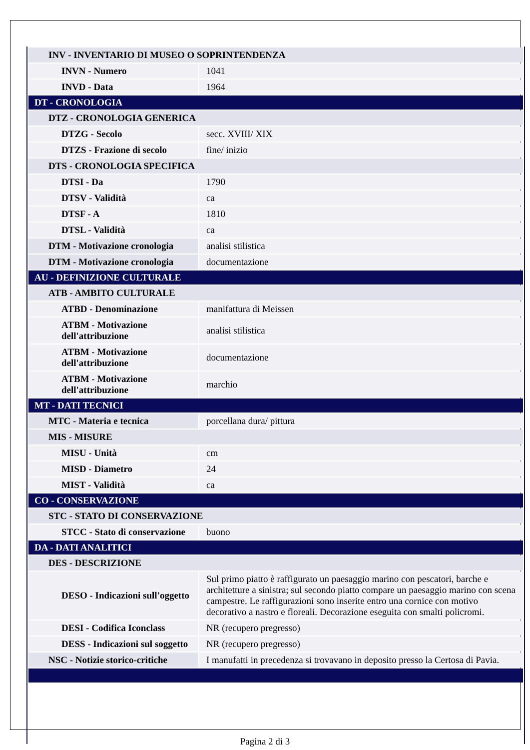| INV - INVENTARIO DI MUSEO O SOPRINTENDENZA | |
| INVN - Numero | 1041 |
| INVD - Data | 1964 |
| DT - CRONOLOGIA | |
| DTZ - CRONOLOGIA GENERICA | |
| DTZG - Secolo | secc. XVIII/ XIX |
| DTZS - Frazione di secolo | fine/ inizio |
| DTS - CRONOLOGIA SPECIFICA | |
| DTSI - Da | 1790 |
| DTSV - Validità | ca |
| DTSF - A | 1810 |
| DTSL - Validità | ca |
| DTM - Motivazione cronologia | analisi stilistica |
| DTM - Motivazione cronologia | documentazione |
| AU - DEFINIZIONE CULTURALE | |
| ATB - AMBITO CULTURALE | |
| ATBD - Denominazione | manifattura di Meissen |
| ATBM - Motivazione dell'attribuzione | analisi stilistica |
| ATBM - Motivazione dell'attribuzione | documentazione |
| ATBM - Motivazione dell'attribuzione | marchio |
| MT - DATI TECNICI | |
| MTC - Materia e tecnica | porcellana dura/ pittura |
| MIS - MISURE | |
| MISU - Unità | cm |
| MISD - Diametro | 24 |
| MIST - Validità | ca |
| CO - CONSERVAZIONE | |
| STC - STATO DI CONSERVAZIONE | |
| STCC - Stato di conservazione | buono |
| DA - DATI ANALITICI | |
| DES - DESCRIZIONE | |
| DESO - Indicazioni sull'oggetto | Sul primo piatto è raffigurato un paesaggio marino con pescatori, barche e architetture a sinistra; sul secondo piatto compare un paesaggio marino con scena campestre. Le raffigurazioni sono inserite entro una cornice con motivo decorativo a nastro e floreali. Decorazione eseguita con smalti policromi. |
| DESI - Codifica Iconclass | NR (recupero pregresso) |
| DESS - Indicazioni sul soggetto | NR (recupero pregresso) |
| NSC - Notizie storico-critiche | I manufatti in precedenza si trovavano in deposito presso la Certosa di Pavia. |
Pagina 2 di 3